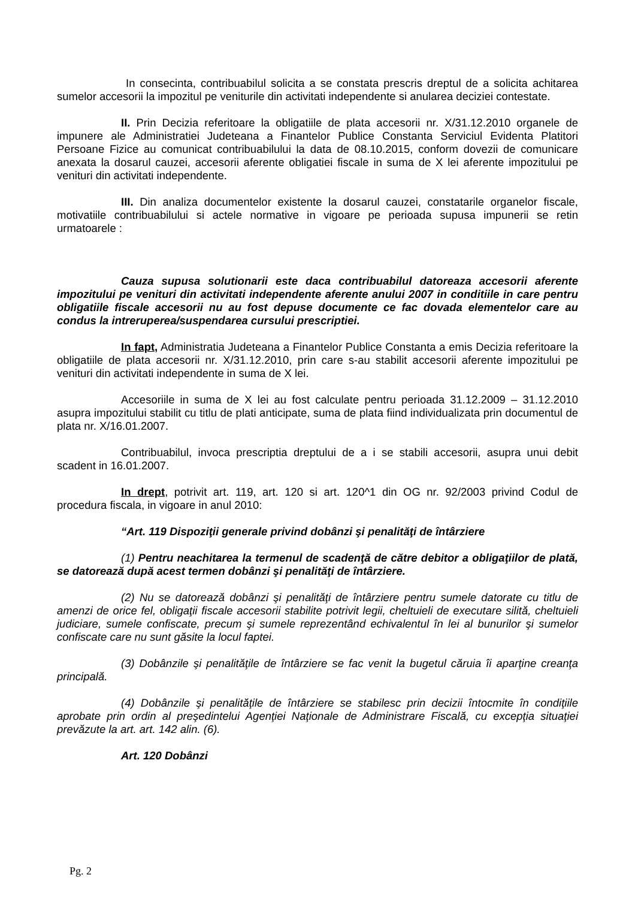In consecinta, contribuabilul solicita a se constata prescris dreptul de a solicita achitarea sumelor accesorii la impozitul pe veniturile din activitati independente si anularea deciziei contestate.
II. Prin Decizia referitoare la obligatiile de plata accesorii nr. X/31.12.2010 organele de impunere ale Administratiei Judeteana a Finantelor Publice Constanta Serviciul Evidenta Platitori Persoane Fizice au comunicat contribuabilului la data de 08.10.2015, conform dovezii de comunicare anexata la dosarul cauzei, accesorii aferente obligatiei fiscale in suma de X lei aferente impozitului pe venituri din activitati independente.
III. Din analiza documentelor existente la dosarul cauzei, constatarile organelor fiscale, motivatiile contribuabilului si actele normative in vigoare pe perioada supusa impunerii se retin urmatoarele :
Cauza supusa solutionarii este daca contribuabilul datoreaza accesorii aferente impozitului pe venituri din activitati independente aferente anului 2007 in conditiile in care pentru obligatiile fiscale accesorii nu au fost depuse documente ce fac dovada elementelor care au condus la intreruperea/suspendarea cursului prescriptiei.
In fapt, Administratia Judeteana a Finantelor Publice Constanta a emis Decizia referitoare la obligatiile de plata accesorii nr. X/31.12.2010, prin care s-au stabilit accesorii aferente impozitului pe venituri din activitati independente in suma de X lei.
Accesoriile in suma de X lei au fost calculate pentru perioada 31.12.2009 – 31.12.2010 asupra impozitului stabilit cu titlu de plati anticipate, suma de plata fiind individualizata prin documentul de plata nr. X/16.01.2007.
Contribuabilul, invoca prescriptia dreptului de a i se stabili accesorii, asupra unui debit scadent in 16.01.2007.
In drept, potrivit art. 119, art. 120 si art. 120^1 din OG nr. 92/2003 privind Codul de procedura fiscala, in vigoare in anul 2010:
“Art. 119 Dispoziţii generale privind dobânzi şi penalităţi de întârziere
(1) Pentru neachitarea la termenul de scadenţă de către debitor a obligaţiilor de plată, se datorează după acest termen dobânzi şi penalităţi de întârziere.
(2) Nu se datorează dobânzi şi penalităţi de întârziere pentru sumele datorate cu titlu de amenzi de orice fel, obligaţii fiscale accesorii stabilite potrivit legii, cheltuieli de executare silită, cheltuieli judiciare, sumele confiscate, precum şi sumele reprezentând echivalentul în lei al bunurilor şi sumelor confiscate care nu sunt găsite la locul faptei.
(3) Dobânzile şi penalităţile de întârziere se fac venit la bugetul căruia îi aparţine creanţa principală.
(4) Dobânzile şi penalităţile de întârziere se stabilesc prin decizii întocmite în condiţiile aprobate prin ordin al preşedintelui Agenţiei Naţionale de Administrare Fiscală, cu excepţia situaţiei prevăzute la art. art. 142 alin. (6).
Art. 120 Dobânzi
Pg. 2